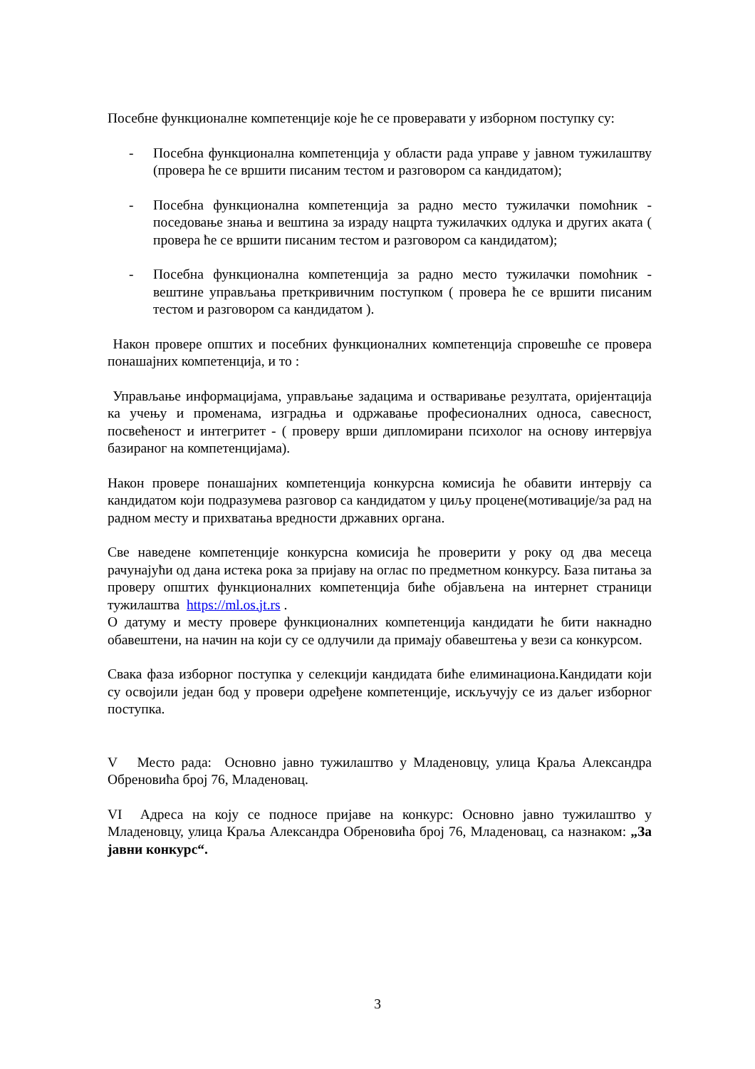Посебне функционалне компетенције које ће се проверавати у изборном поступку су:
- Посебна функционална компетенција у области рада управе у јавном тужилаштву (провера ће се вршити писаним тестом и разговором са кандидатом);
- Посебна функционална компетенција за радно место тужилачки помоћник - поседовање знања и вештина за израду нацрта тужилачких одлука и других аката ( провера ће се вршити писаним тестом и разговором са кандидатом);
- Посебна функционална компетенција за радно место тужилачки помоћник - вештине управљања преткривичним поступком ( провера ће се вршити писаним тестом и разговором са кандидатом ).
Након провере општих и посебних функционалних компетенција спровешће се провера понашајних компетенција, и то :
Управљање информацијама, управљање задацима и остваривање резултата, оријентација ка учењу и променама, изградња и одржавање професионалних односа, савесност, посвећеност и интегритет - ( проверу врши дипломирани психолог на основу интервјуа базираног на компетенцијама).
Након провере понашајних компетенција конкурсна комисија ће обавити интервју са кандидатом који подразумева разговор са кандидатом у циљу процене(мотивације/за рад на радном месту и прихватања вредности државних органа.
Све наведене компетенције конкурсна комисија ће проверити у року од два месеца рачунајући од дана истека рока за пријаву на оглас по предметном конкурсу. База питања за проверу општих функционалних компетенција биће објављена на интернет страници тужилаштва https://ml.os.jt.rs .
О датуму и месту провере функционалних компетенција кандидати ће бити накнадно обавештени, на начин на који су се одлучили да примају обавештења у вези са конкурсом.
Свака фаза изборног поступка у селекцији кандидата биће елиминациона.Кандидати који су освојили један бод у провери одређене компетенције, искључују се из даљег изборног поступка.
V Место рада: Основно јавно тужилаштво у Младеновцу, улица Краља Александра Обреновића број 76, Младеновац.
VI Адреса на коју се подносе пријаве на конкурс: Основно јавно тужилаштво у Младеновцу, улица Краља Александра Обреновића број 76, Младеновац, са назнаком: „За јавни конкурс“.
3